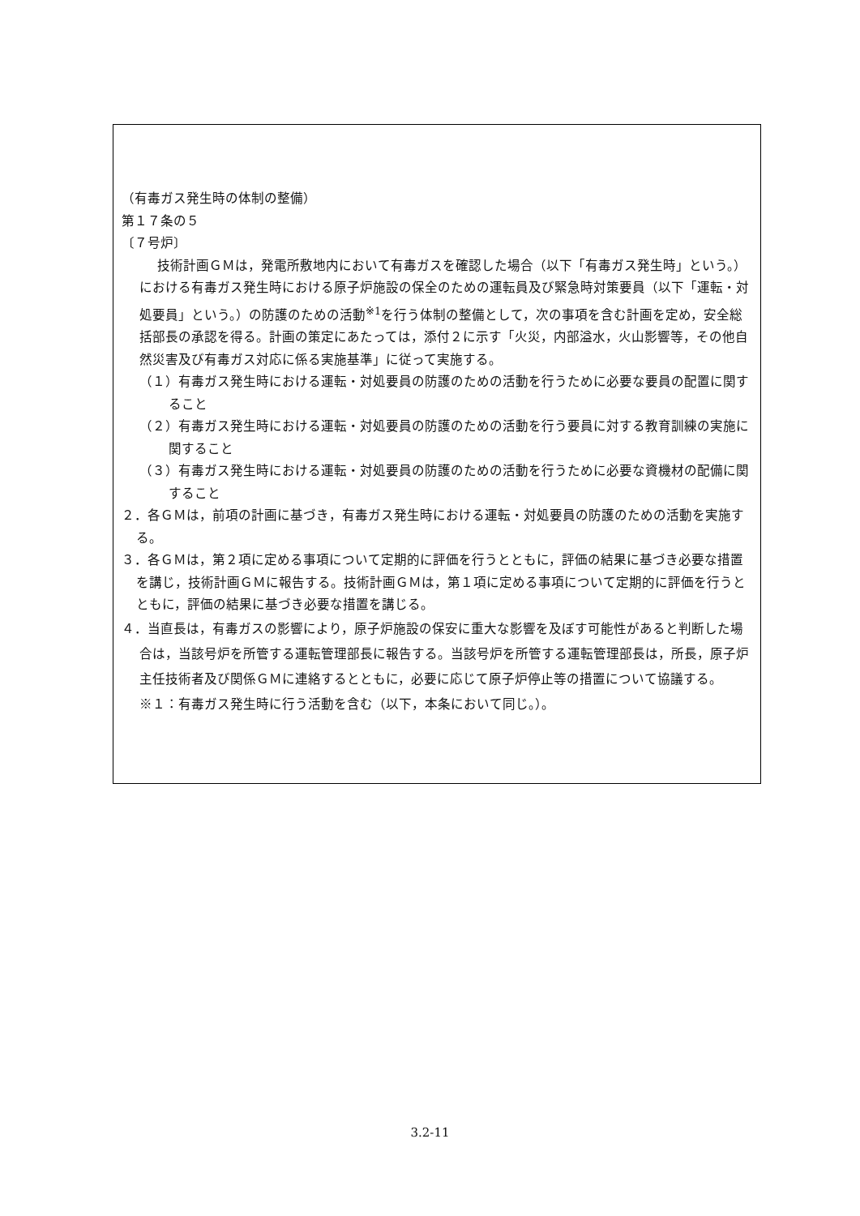（有毒ガス発生時の体制の整備）
第１７条の５
〔７号炉〕
技術計画ＧＭは，発電所敷地内において有毒ガスを確認した場合（以下「有毒ガス発生時」という。）における有毒ガス発生時における原子炉施設の保全のための運転員及び緊急時対策要員（以下「運転・対処要員」という。）の防護のための活動<sup>※1</sup>を行う体制の整備として，次の事項を含む計画を定め，安全総括部長の承認を得る。計画の策定にあたっては，添付２に示す「火災，内部溢水，火山影響等，その他自然災害及び有毒ガス対応に係る実施基準」に従って実施する。
（１）有毒ガス発生時における運転・対処要員の防護のための活動を行うために必要な要員の配置に関すること
（２）有毒ガス発生時における運転・対処要員の防護のための活動を行う要員に対する教育訓練の実施に関すること
（３）有毒ガス発生時における運転・対処要員の防護のための活動を行うために必要な資機材の配備に関すること
２．各ＧＭは，前項の計画に基づき，有毒ガス発生時における運転・対処要員の防護のための活動を実施する。
３．各ＧＭは，第２項に定める事項について定期的に評価を行うとともに，評価の結果に基づき必要な措置を講じ，技術計画ＧＭに報告する。技術計画ＧＭは，第１項に定める事項について定期的に評価を行うとともに，評価の結果に基づき必要な措置を講じる。
４．当直長は，有毒ガスの影響により，原子炉施設の保安に重大な影響を及ぼす可能性があると判断した場合は，当該号炉を所管する運転管理部長に報告する。当該号炉を所管する運転管理部長は，所長，原子炉主任技術者及び関係ＧＭに連絡するとともに，必要に応じて原子炉停止等の措置について協議する。
※１：有毒ガス発生時に行う活動を含む（以下，本条において同じ。）。
3.2-11